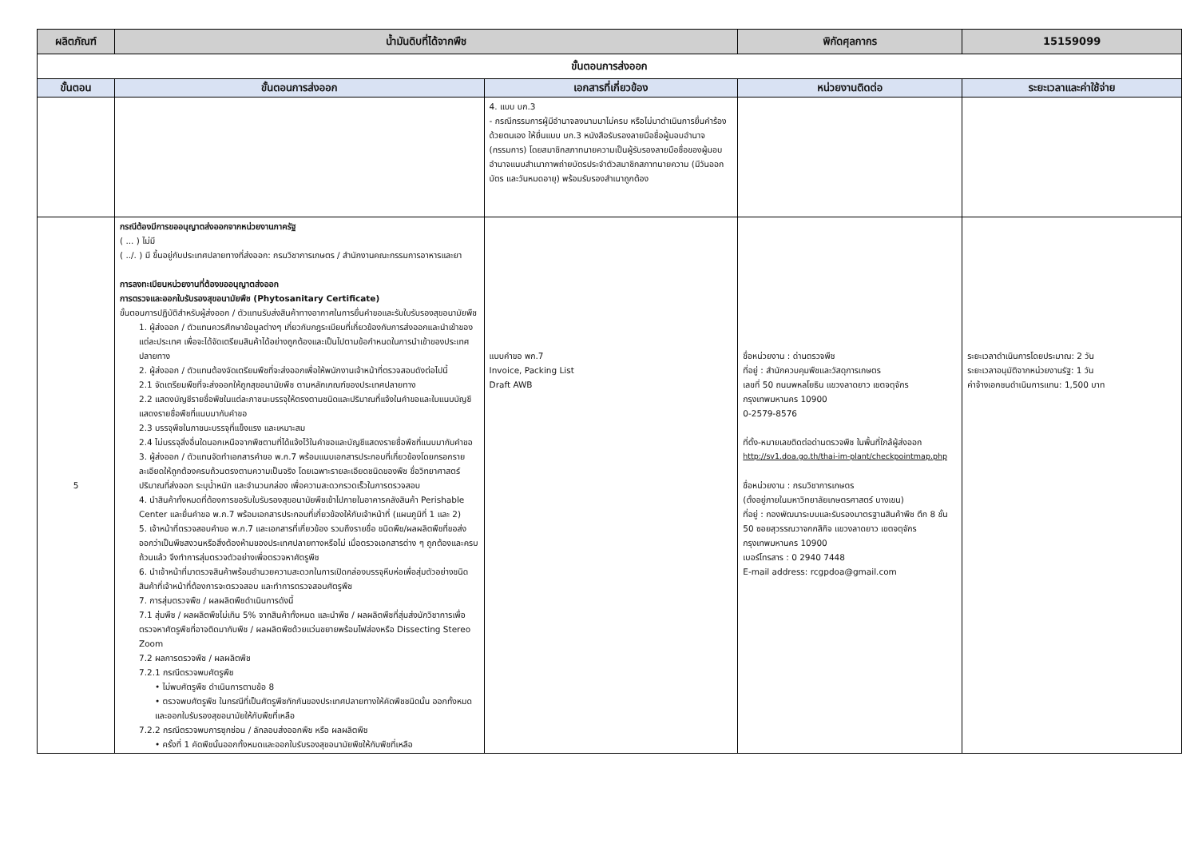| ผลิตภัณฑ์ | น้ำมันดิบที่ได้จากพืช | | พิกัดศุลกากร | 15159099 |
| --- | --- | --- | --- | --- |
| ขั้นตอนการส่งออก | | | | |
| ขั้นตอน | ขั้นตอนการส่งออก | เอกสารที่เกี่ยวข้อง | หน่วยงานติดต่อ | ระยะเวลาและค่าใช้จ่าย |
| | | 4. แบบ บก.3 - กรณีกรรมการผู้มีอำนาจลงนามมาไม่ครบ หรือไม่มาดำเนินการยื่นคำร้องด้วยตนเอง ให้ยื่นแบบ บก.3 หนังสือรับรองลายมือชื่อผู้มอบอำนาจ (กรรมการ) โดยสมาชิกสภาทนายความเป็นผู้รับรองลายมือชื่อของผู้มอบอำนาจแนบสำเนาภาพถ่ายบัตรประจำตัวสมาชิกสภาทนายความ (มีวันออกบัตร และวันหมดอายุ) พร้อมรับรองสำเนาถูกต้อง | | |
| 5 | กรณีต้องมีการขออนุญาตส่งออกจากหน่วยงานภาครัฐ ( ... ) ไม่มี ( ../. ) มี ขึ้นอยู่กับประเทศปลายทางที่ส่งออก: กรมวิชาการเกษตร / สำนักงานคณะกรรมการอาหารและยา การลงทะเบียนหน่วยงานที่ต้องขออนุญาตส่งออก การตรวจและออกใบรับรองสุขอนามัยพืช (Phytosanitary Certificate) ขั้นตอนการปฏิบัติสำหรับผู้ส่งออก / ตัวแทนรับส่งสินค้าทางอากาศในการยื่นคำขอและรับใบรับรองสุขอนามัยพืช 1. ผู้ส่งออก / ตัวแทนควรศึกษาข้อมูลต่างๆ เกี่ยวกับกฎระเบียบที่เกี่ยวข้องกับการส่งออกและนำเข้าของแต่ละประเทศ เพื่อจะได้จัดเตรียมสินค้าได้อย่างถูกต้องและเป็นไปตามข้อกำหนดในการนำเข้าของประเทศปลายทาง 2. ผู้ส่งออก / ตัวแทนต้องจัดเตรียมพืชที่จะส่งออกเพื่อให้พนักงานเจ้าหน้าที่ตรวจสอบดังต่อไปนี้ 2.1 จัดเตรียมพืชที่จะส่งออกให้ถูกสุขอนามัยพืช ตามหลักเกณฑ์ของประเทศปลายทาง 2.2 แสดงบัญชีรายชื่อพืชในแต่ละภาชนะบรรจุให้ตรงตามชนิดและปริมาณที่แจ้งในคำขอและใบแนบบัญชีแสดงรายชื่อพืชที่แนบมากับคำขอ 2.3 บรรจุพืชในภาชนะบรรจุที่แข็งแรง และเหมาะสม 2.4 ไม่บรรจุสิ่งอื่นใดนอกเหนือจากพืชตามที่ได้แจ้งไว้ในคำขอและบัญชีแสดงรายชื่อพืชที่แนบมากับคำขอ 3. ผู้ส่งออก / ตัวแทนจัดทำเอกสารคำขอ พ.ก.7 พร้อมแนบเอกสารประกอบที่เกี่ยวข้องโดยกรอกรายละเอียดให้ถูกต้องครบถ้วนตรงตามความเป็นจริง โดยเฉพาะรายละเอียดชนิดของพืช ชื่อวิทยาศาสตร์ ปริมาณที่ส่งออก ระบุน้ำหนัก และจำนวนกล่อง เพื่อความสะดวกรวดเร็วในการตรวจสอบ 4. นำสินค้าทั้งหมดที่ต้องการขอรับใบรับรองสุขอนามัยพืชเข้าไปภายในอาคารคลังสินค้า Perishable Center และยื่นคำขอ พ.ก.7 พร้อมเอกสารประกอบที่เกี่ยวข้องให้กับเจ้าหน้าที่ (แผนภูมิที่ 1 และ 2) 5. เจ้าหน้าที่ตรวจสอบคำขอ พ.ก.7 และเอกสารที่เกี่ยวข้อง รวมถึงรายชื่อ ชนิดพืช/ผลผลิตพืชที่ขอส่งออกว่าเป็นพืชสงวนหรือสิ่งต้องห้ามของประเทศปลายทางหรือไม่ เมื่อตรวจเอกสารต่าง ๆ ถูกต้องและครบถ้วนแล้ว จึงทำการสุ่มตรวจตัวอย่างเพื่อตรวจหาศัตรูพืช 6. นำเจ้าหน้าที่มาตรวจสินค้าพร้อมอำนวยความสะดวกในการเปิดกล่องบรรจุหีบห่อเพื่อสุ่มตัวอย่างชนิดสินค้าที่เจ้าหน้าที่ต้องการจะตรวจสอบ และทำการตรวจสอบศัตรูพืช 7. การสุ่มตรวจพืช / ผลผลิตพืชดำเนินการดังนี้ 7.1 สุ่มพืช / ผลผลิตพืชไม่เกิน 5% จากสินค้าทั้งหมด และนำพืช / ผลผลิตพืชที่สุ่มส่งนักวิชาการเพื่อตรวจหาศัตรูพืชที่อาจติดมากับพืช / ผลผลิตพืชด้วยแว่นขยายพร้อมไฟส่องหรือ Dissecting Stereo Zoom 7.2 ผลการตรวจพืช / ผลผลิตพืช 7.2.1 กรณีตรวจพบศัตรูพืช • ไม่พบศัตรูพืช ดำเนินการตามข้อ 8 • ตรวจพบศัตรูพืช ในกรณีที่เป็นศัตรูพืชกักกันของประเทศปลายทางให้คัดพืชชนิดนั้น ออกทั้งหมดและออกใบรับรองสุขอนามัยให้กับพืชที่เหลือ 7.2.2 กรณีตรวจพบการซุกซ่อน / ลักลอบส่งออกพืช หรือ ผลผลิตพืช • ครั้งที่ 1 คัดพืชนั้นออกทั้งหมดและออกใบรับรองสุขอนามัยพืชให้กับพืชที่เหลือ | แบบคำขอ พก.7 Invoice, Packing List Draft AWB | ชื่อหน่วยงาน : ด่านตรวจพืช ที่อยู่ : สำนักควบคุมพืชและวัสดุการเกษตร เลขที่ 50 ถนนพหลโยธิน แขวงลาดยาว เขตจตุจักร กรุงเทพมหานคร 10900 0-2579-8576 ที่ตั้ง-หมายเลขติดต่อด่านตรวจพืช ในพื้นที่ใกล้ผู้ส่งออก http://sv1.doa.go.th/thai-im-plant/checkpointmap.php ชื่อหน่วยงาน : กรมวิชาการเกษตร (ตั้งอยู่ภายในมหาวิทยาลัยเกษตรศาสตร์ บางเขน) ที่อยู่ : กองพัฒนาระบบและรับรองมาตรฐานสินค้าพืช ตึก 8 ชั้น 50 ซอยสุวรรณวาจกกสิกิจ แขวงลาดยาว เขตจตุจักร กรุงเทพมหานคร 10900 เบอร์โทรสาร : 0 2940 7448 E-mail address: rcgpdoa@gmail.com | ระยะเวลาดำเนินการโดยประมาณ: 2 วัน ระยะเวลาอนุมัติจากหน่วยงานรัฐ: 1 วัน ค่าจ้างเอกชนดำเนินการแทน: 1,500 บาท |